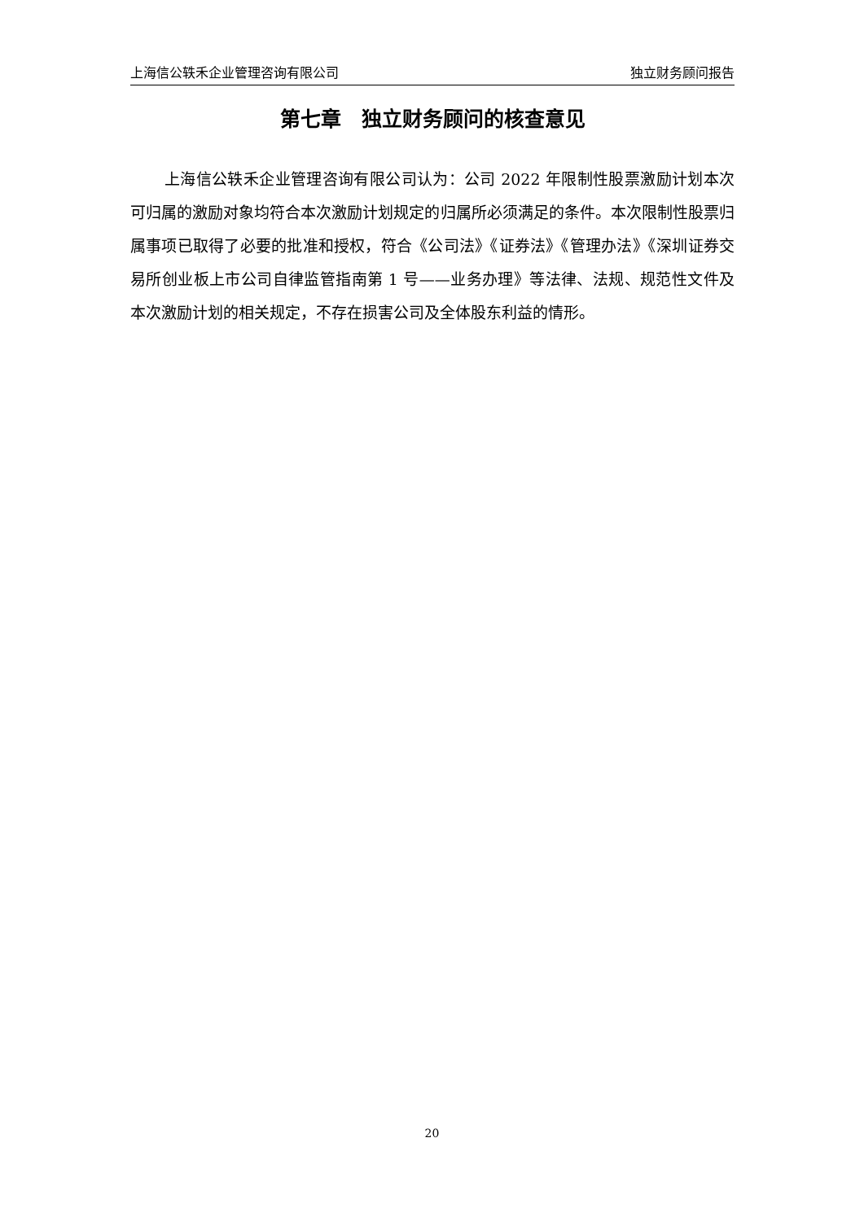上海信公轶禾企业管理咨询有限公司 独立财务顾问报告
第七章　独立财务顾问的核查意见
上海信公轶禾企业管理咨询有限公司认为：公司 2022 年限制性股票激励计划本次可归属的激励对象均符合本次激励计划规定的归属所必须满足的条件。本次限制性股票归属事项已取得了必要的批准和授权，符合《公司法》《证券法》《管理办法》《深圳证券交易所创业板上市公司自律监管指南第 1 号——业务办理》等法律、法规、规范性文件及本次激励计划的相关规定，不存在损害公司及全体股东利益的情形。
20